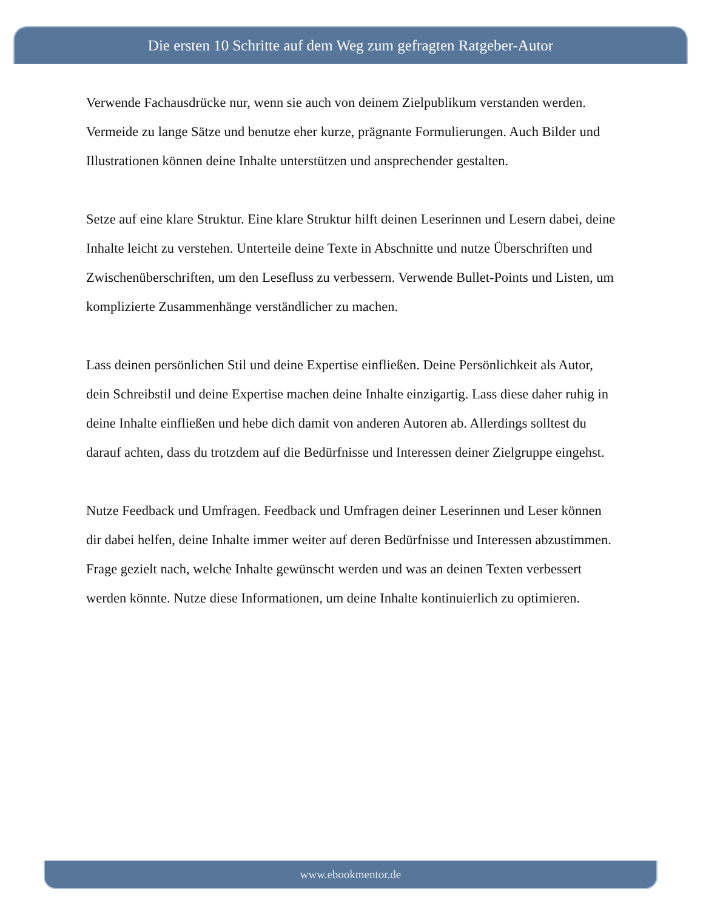Die ersten 10 Schritte auf dem Weg zum gefragten Ratgeber-Autor
Verwende Fachausdrücke nur, wenn sie auch von deinem Zielpublikum verstanden werden. Vermeide zu lange Sätze und benutze eher kurze, prägnante Formulierungen. Auch Bilder und Illustrationen können deine Inhalte unterstützen und ansprechender gestalten.
Setze auf eine klare Struktur. Eine klare Struktur hilft deinen Leserinnen und Lesern dabei, deine Inhalte leicht zu verstehen. Unterteile deine Texte in Abschnitte und nutze Überschriften und Zwischenüberschriften, um den Lesefluss zu verbessern. Verwende Bullet-Points und Listen, um komplizierte Zusammenhänge verständlicher zu machen.
Lass deinen persönlichen Stil und deine Expertise einfließen. Deine Persönlichkeit als Autor, dein Schreibstil und deine Expertise machen deine Inhalte einzigartig. Lass diese daher ruhig in deine Inhalte einfließen und hebe dich damit von anderen Autoren ab. Allerdings solltest du darauf achten, dass du trotzdem auf die Bedürfnisse und Interessen deiner Zielgruppe eingehst.
Nutze Feedback und Umfragen. Feedback und Umfragen deiner Leserinnen und Leser können dir dabei helfen, deine Inhalte immer weiter auf deren Bedürfnisse und Interessen abzustimmen. Frage gezielt nach, welche Inhalte gewünscht werden und was an deinen Texten verbessert werden könnte. Nutze diese Informationen, um deine Inhalte kontinuierlich zu optimieren.
www.ebookmentor.de